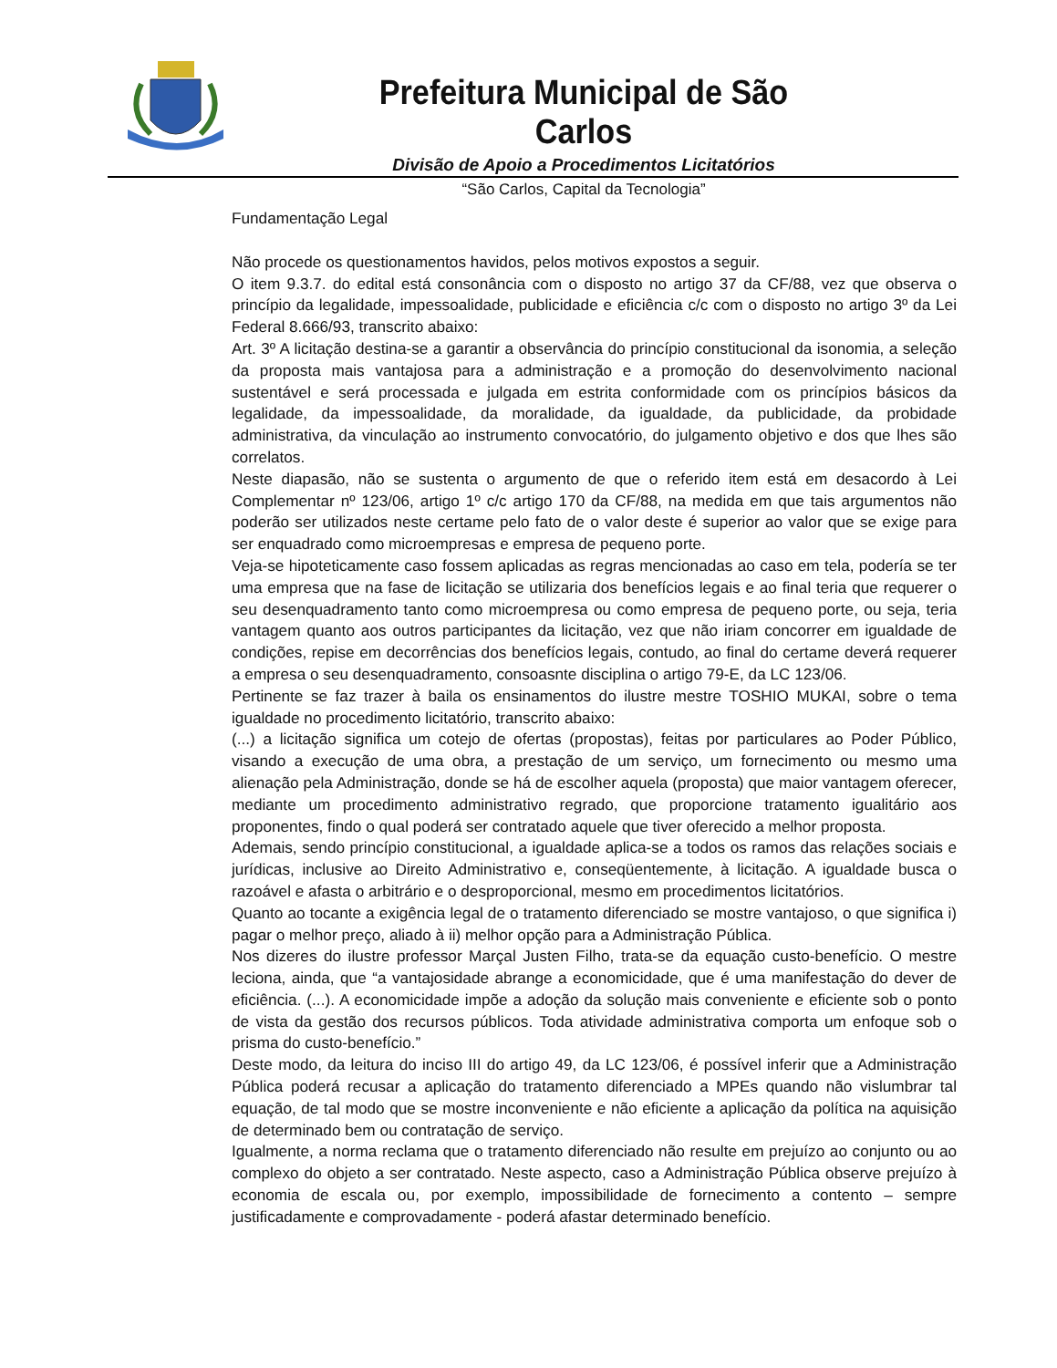Prefeitura Municipal de São Carlos
Divisão de Apoio a Procedimentos Licitatórios
“São Carlos, Capital da Tecnologia”
Fundamentação Legal
Não procede os questionamentos havidos, pelos motivos expostos a seguir.
O item 9.3.7. do edital está consonância com o disposto no artigo 37 da CF/88, vez que observa o princípio da legalidade, impessoalidade, publicidade e eficiência c/c com o disposto no artigo 3º da Lei Federal 8.666/93, transcrito abaixo:
Art. 3º A licitação destina-se a garantir a observância do princípio constitucional da isonomia, a seleção da proposta mais vantajosa para a administração e a promoção do desenvolvimento nacional sustentável e será processada e julgada em estrita conformidade com os princípios básicos da legalidade, da impessoalidade, da moralidade, da igualdade, da publicidade, da probidade administrativa, da vinculação ao instrumento convocatório, do julgamento objetivo e dos que lhes são correlatos.
Neste diapasão, não se sustenta o argumento de que o referido item está em desacordo à Lei Complementar nº 123/06, artigo 1º c/c artigo 170 da CF/88, na medida em que tais argumentos não poderão ser utilizados neste certame pelo fato de o valor deste é superior ao valor que se exige para ser enquadrado como microempresas e empresa de pequeno porte.
Veja-se hipoteticamente caso fossem aplicadas as regras mencionadas ao caso em tela, podería se ter uma empresa que na fase de licitação se utilizaria dos benefícios legais e ao final teria que requerer o seu desenquadramento tanto como microempresa ou como empresa de pequeno porte, ou seja, teria vantagem quanto aos outros participantes da licitação, vez que não iriam concorrer em igualdade de condições, repise em decorrências dos benefícios legais, contudo, ao final do certame deverá requerer a empresa o seu desenquadramento, consoasnte disciplina o artigo 79-E, da LC 123/06.
Pertinente se faz trazer à baila os ensinamentos do ilustre mestre TOSHIO MUKAI, sobre o tema igualdade no procedimento licitatório, transcrito abaixo:
(...) a licitação significa um cotejo de ofertas (propostas), feitas por particulares ao Poder Público, visando a execução de uma obra, a prestação de um serviço, um fornecimento ou mesmo uma alienação pela Administração, donde se há de escolher aquela (proposta) que maior vantagem oferecer, mediante um procedimento administrativo regrado, que proporcione tratamento igualitário aos proponentes, findo o qual poderá ser contratado aquele que tiver oferecido a melhor proposta.
Ademais, sendo princípio constitucional, a igualdade aplica-se a todos os ramos das relações sociais e jurídicas, inclusive ao Direito Administrativo e, conseqüentemente, à licitação. A igualdade busca o razoável e afasta o arbitrário e o desproporcional, mesmo em procedimentos licitatórios.
Quanto ao tocante a exigência legal de o tratamento diferenciado se mostre vantajoso, o que significa i) pagar o melhor preço, aliado à ii) melhor opção para a Administração Pública.
Nos dizeres do ilustre professor Marçal Justen Filho, trata-se da equação custo-benefício. O mestre leciona, ainda, que “a vantajosidade abrange a economicidade, que é uma manifestação do dever de eficiência. (...). A economicidade impõe a adoção da solução mais conveniente e eficiente sob o ponto de vista da gestão dos recursos públicos. Toda atividade administrativa comporta um enfoque sob o prisma do custo-benefício.”
Deste modo, da leitura do inciso III do artigo 49, da LC 123/06, é possível inferir que a Administração Pública poderá recusar a aplicação do tratamento diferenciado a MPEs quando não vislumbrar tal equação, de tal modo que se mostre inconveniente e não eficiente a aplicação da política na aquisição de determinado bem ou contratação de serviço.
Igualmente, a norma reclama que o tratamento diferenciado não resulte em prejuízo ao conjunto ou ao complexo do objeto a ser contratado. Neste aspecto, caso a Administração Pública observe prejuízo à economia de escala ou, por exemplo, impossibilidade de fornecimento a contento – sempre justificadamente e comprovadamente - poderá afastar determinado benefício.